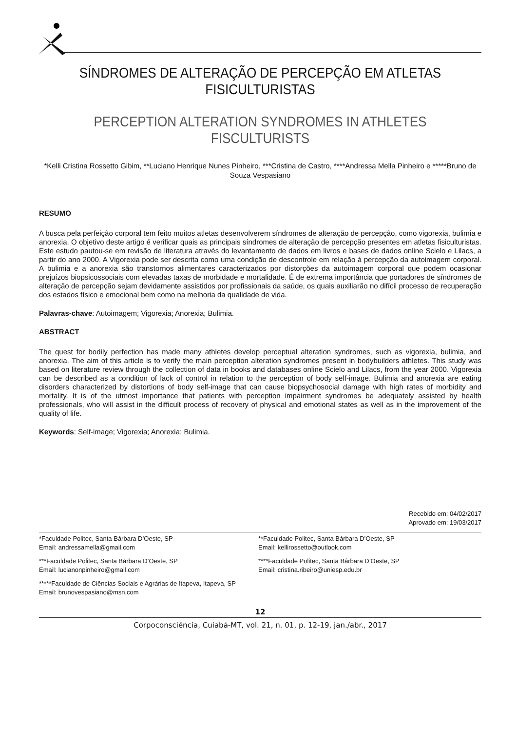SÍNDROMES DE ALTERAÇÃO DE PERCEPÇÃO EM ATLETAS FISICULTURISTAS
PERCEPTION ALTERATION SYNDROMES IN ATHLETES FISCULTURISTS
*Kelli Cristina Rossetto Gibim, **Luciano Henrique Nunes Pinheiro, ***Cristina de Castro, ****Andressa Mella Pinheiro e *****Bruno de Souza Vespasiano
RESUMO
A busca pela perfeição corporal tem feito muitos atletas desenvolverem síndromes de alteração de percepção, como vigorexia, bulimia e anorexia. O objetivo deste artigo é verificar quais as principais síndromes de alteração de percepção presentes em atletas fisiculturistas. Este estudo pautou-se em revisão de literatura através do levantamento de dados em livros e bases de dados online Scielo e Lilacs, a partir do ano 2000. A Vigorexia pode ser descrita como uma condição de descontrole em relação à percepção da autoimagem corporal. A bulimia e a anorexia são transtornos alimentares caracterizados por distorções da autoimagem corporal que podem ocasionar prejuízos biopsicossociais com elevadas taxas de morbidade e mortalidade. É de extrema importância que portadores de síndromes de alteração de percepção sejam devidamente assistidos por profissionais da saúde, os quais auxiliarão no difícil processo de recuperação dos estados físico e emocional bem como na melhoria da qualidade de vida.
Palavras-chave: Autoimagem; Vigorexia; Anorexia; Bulimia.
ABSTRACT
The quest for bodily perfection has made many athletes develop perceptual alteration syndromes, such as vigorexia, bulimia, and anorexia. The aim of this article is to verify the main perception alteration syndromes present in bodybuilders athletes. This study was based on literature review through the collection of data in books and databases online Scielo and Lilacs, from the year 2000. Vigorexia can be described as a condition of lack of control in relation to the perception of body self-image. Bulimia and anorexia are eating disorders characterized by distortions of body self-image that can cause biopsychosocial damage with high rates of morbidity and mortality. It is of the utmost importance that patients with perception impairment syndromes be adequately assisted by health professionals, who will assist in the difficult process of recovery of physical and emotional states as well as in the improvement of the quality of life.
Keywords: Self-image; Vigorexia; Anorexia; Bulimia.
Recebido em: 04/02/2017
Aprovado em: 19/03/2017
*Faculdade Politec, Santa Bárbara D’Oeste, SP
Email: andressamella@gmail.com
**Faculdade Politec, Santa Bárbara D’Oeste, SP
Email: kellirossetto@outlook.com
***Faculdade Politec, Santa Bárbara D’Oeste, SP
Email: lucianonpinheiro@gmail.com
****Faculdade Politec, Santa Bárbara D’Oeste, SP
Email: cristina.ribeiro@uniesp.edu.br
*****Faculdade de Ciências Sociais e Agrárias de Itapeva, Itapeva, SP
Email: brunovespasiano@msn.com
12
Corpoconsciência, Cuiabá-MT, vol. 21, n. 01, p. 12-19, jan./abr., 2017